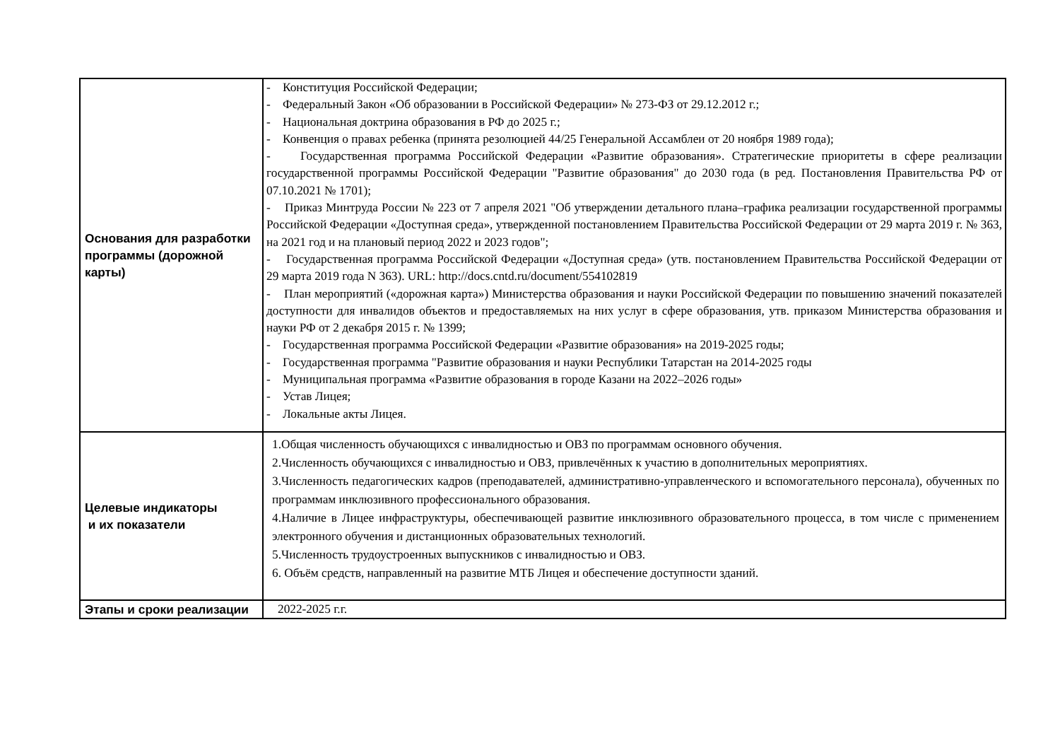| Основания для разработки программы (дорожной карты) | - Конституция Российской Федерации; - Федеральный Закон «Об образовании в Российской Федерации» № 273-ФЗ от 29.12.2012 г.; - Национальная доктрина образования в РФ до 2025 г.; - Конвенция о правах ребенка (принята резолюцией 44/25 Генеральной Ассамблеи от 20 ноября 1989 года); - Государственная программа Российской Федерации «Развитие образования». Стратегические приоритеты в сфере реализации государственной программы Российской Федерации "Развитие образования" до 2030 года (в ред. Постановления Правительства РФ от 07.10.2021 № 1701); - Приказ Минтруда России № 223 от 7 апреля 2021 "Об утверждении детального плана–графика реализации государственной программы Российской Федерации «Доступная среда», утвержденной постановлением Правительства Российской Федерации от 29 марта 2019 г. № 363, на 2021 год и на плановый период 2022 и 2023 годов"; - Государственная программа Российской Федерации «Доступная среда» (утв. постановлением Правительства Российской Федерации от 29 марта 2019 года N 363). URL: http://docs.cntd.ru/document/554102819 - План мероприятий («дорожная карта») Министерства образования и науки Российской Федерации по повышению значений показателей доступности для инвалидов объектов и предоставляемых на них услуг в сфере образования, утв. приказом Министерства образования и науки РФ от 2 декабря 2015 г. № 1399; - Государственная программа Российской Федерации «Развитие образования» на 2019-2025 годы; - Государственная программа "Развитие образования и науки Республики Татарстан на 2014-2025 годы - Муниципальная программа «Развитие образования в городе Казани на 2022–2026 годы» - Устав Лицея; - Локальные акты Лицея. |
| Целевые индикаторы и их показатели | 1.Общая численность обучающихся с инвалидностью и ОВЗ по программам основного обучения. 2.Численность обучающихся с инвалидностью и ОВЗ, привлечённых к участию в дополнительных мероприятиях. 3.Численность педагогических кадров (преподавателей, административно-управленческого и вспомогательного персонала), обученных по программам инклюзивного профессионального образования. 4.Наличие в Лицее инфраструктуры, обеспечивающей развитие инклюзивного образовательного процесса, в том числе с применением электронного обучения и дистанционных образовательных технологий. 5.Численность трудоустроенных выпускников с инвалидностью и ОВЗ. 6. Объём средств, направленный на развитие МТБ Лицея и обеспечение доступности зданий. |
| Этапы и сроки реализации | 2022-2025 г.г. |